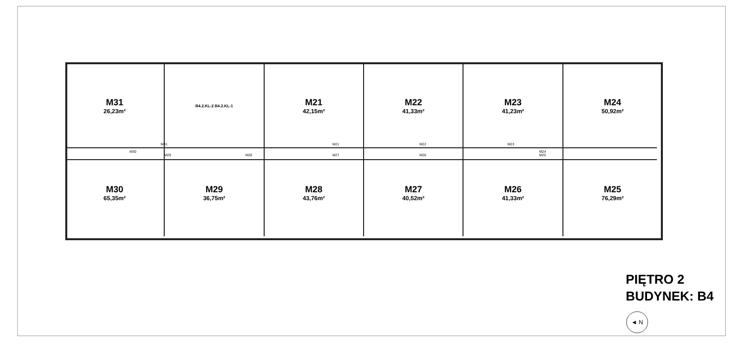M31
26,23m²
B4.2.KL-2 B4.2.KL-1
M21
42,15m²
M22
41,33m²
M23
41,23m²
M24
50,92m²
M30
65,35m²
M29
36,75m²
M28
43,76m²
M27
40,52m²
M26
41,33m²
M25
76,29m²
M31 M21 M22 M23
M30 M24
M29 M28 M27 M26 M25
PIĘTRO 2
BUDYNEK: B4
◄ N